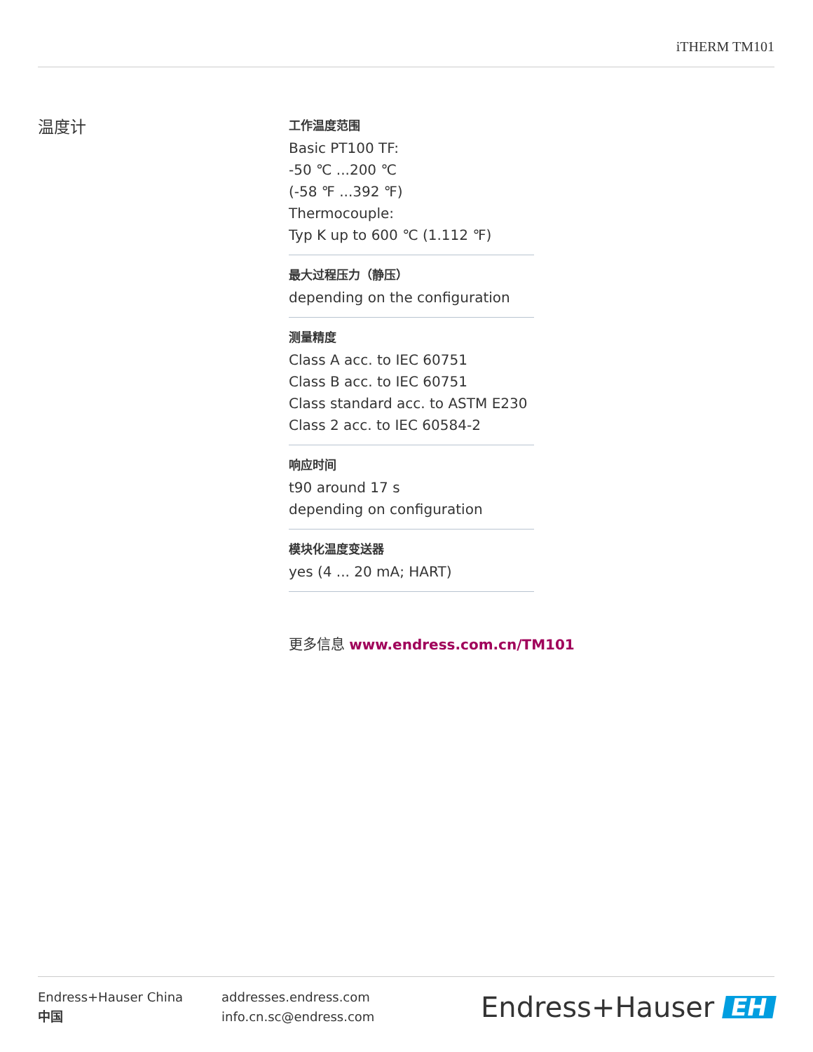iTHERM TM101
温度计
工作温度范围
Basic PT100 TF:
-50 ℃ ...200 ℃
(-58 ℉ ...392 ℉)
Thermocouple:
Typ K up to 600 ℃ (1.112 ℉)
最大过程压力（静压）
depending on the configuration
测量精度
Class A acc. to IEC 60751
Class B acc. to IEC 60751
Class standard acc. to ASTM E230
Class 2 acc. to IEC 60584-2
响应时间
t90 around 17 s
depending on configuration
模块化温度变送器
yes (4 ... 20 mA; HART)
更多信息 www.endress.com.cn/TM101
Endress+Hauser China
中国
addresses.endress.com
info.cn.sc@endress.com
Endress+Hauser EH